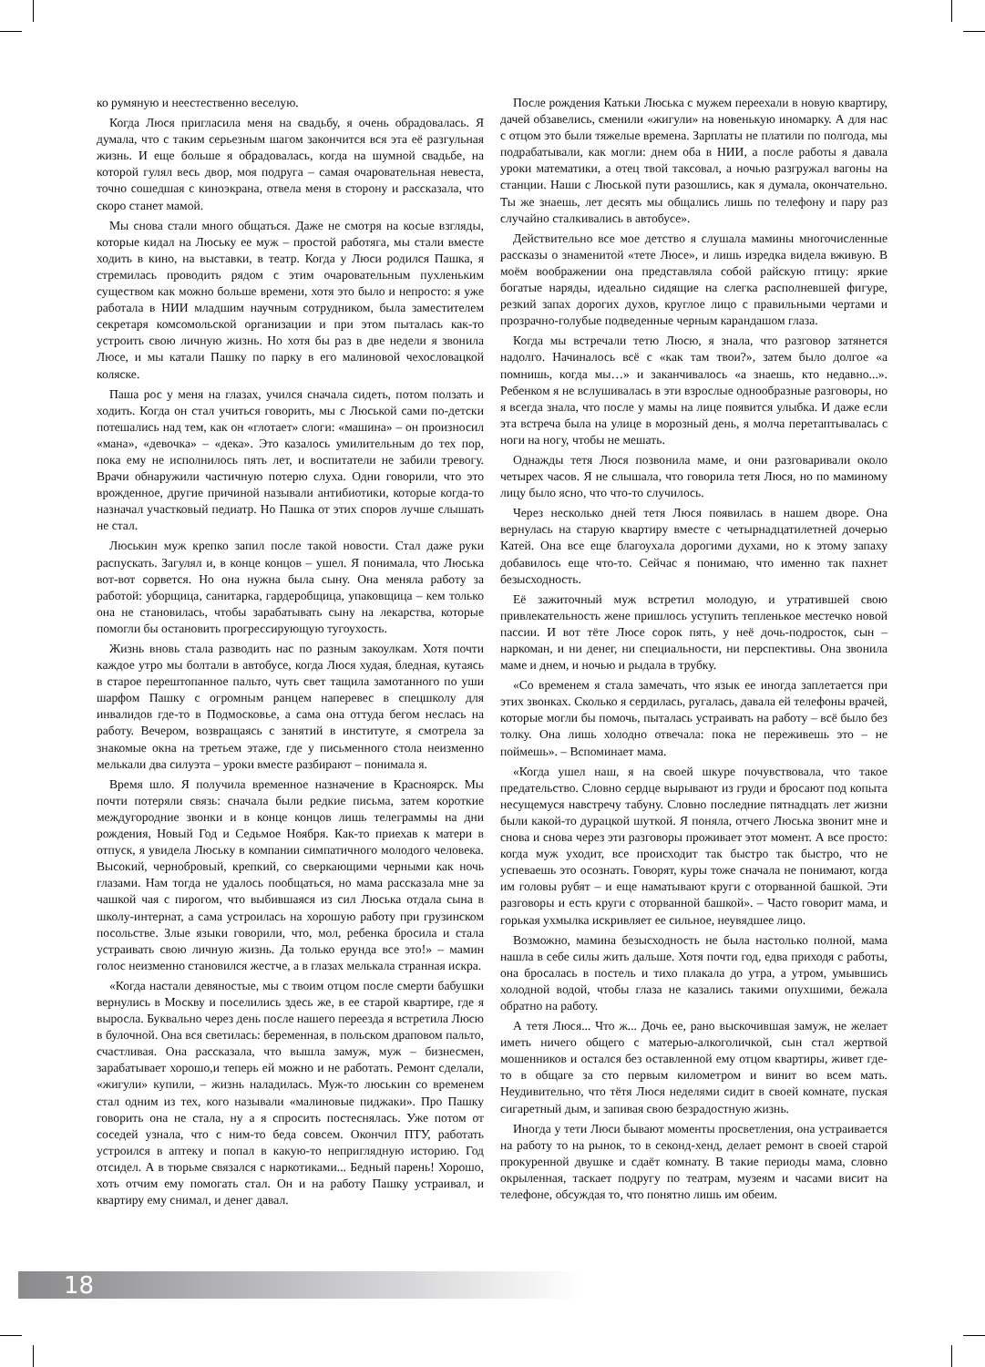ко румяную и неестественно веселую.
Когда Люся пригласила меня на свадьбу, я очень обрадовалась. Я думала, что с таким серьезным шагом закончится вся эта её разгульная жизнь. И еще больше я обрадовалась, когда на шумной свадьбе, на которой гулял весь двор, моя подруга – самая очаровательная невеста, точно сошедшая с киноэкрана, отвела меня в сторону и рассказала, что скоро станет мамой.
Мы снова стали много общаться. Даже не смотря на косые взгляды, которые кидал на Люську ее муж – простой работяга, мы стали вместе ходить в кино, на выставки, в театр. Когда у Люси родился Пашка, я стремилась проводить рядом с этим очаровательным пухленьким существом как можно больше времени, хотя это было и непросто: я уже работала в НИИ младшим научным сотрудником, была заместителем секретаря комсомольской организации и при этом пыталась как-то устроить свою личную жизнь. Но хотя бы раз в две недели я звонила Люсе, и мы катали Пашку по парку в его малиновой чехословацкой коляске.
Паша рос у меня на глазах, учился сначала сидеть, потом ползать и ходить. Когда он стал учиться говорить, мы с Люськой сами по-детски потешались над тем, как он «глотает» слоги: «машина» – он произносил «мана», «девочка» – «дека». Это казалось умилительным до тех пор, пока ему не исполнилось пять лет, и воспитатели не забили тревогу. Врачи обнаружили частичную потерю слуха. Одни говорили, что это врожденное, другие причиной называли антибиотики, которые когда-то назначал участковый педиатр. Но Пашка от этих споров лучше слышать не стал.
Люськин муж крепко запил после такой новости. Стал даже руки распускать. Загулял и, в конце концов – ушел. Я понимала, что Люська вот-вот сорвется. Но она нужна была сыну. Она меняла работу за работой: уборщица, санитарка, гардеробщица, упаковщица – кем только она не становилась, чтобы зарабатывать сыну на лекарства, которые помогли бы остановить прогрессирующую тугоухость.
Жизнь вновь стала разводить нас по разным закоулкам. Хотя почти каждое утро мы болтали в автобусе, когда Люся худая, бледная, кутаясь в старое перештопанное пальто, чуть свет тащила замотанного по уши шарфом Пашку с огромным ранцем наперевес в спецшколу для инвалидов где-то в Подмосковье, а сама она оттуда бегом неслась на работу. Вечером, возвращаясь с занятий в институте, я смотрела за знакомые окна на третьем этаже, где у письменного стола неизменно мелькали два силуэта – уроки вместе разбирают – понимала я.
Время шло. Я получила временное назначение в Красноярск. Мы почти потеряли связь: сначала были редкие письма, затем короткие междугородние звонки и в конце концов лишь телеграммы на дни рождения, Новый Год и Седьмое Ноября. Как-то приехав к матери в отпуск, я увидела Люську в компании симпатичного молодого человека. Высокий, чернобровый, крепкий, со сверкающими черными как ночь глазами. Нам тогда не удалось пообщаться, но мама рассказала мне за чашкой чая с пирогом, что выбившаяся из сил Люська отдала сына в школу-интернат, а сама устроилась на хорошую работу при грузинском посольстве. Злые языки говорили, что, мол, ребенка бросила и стала устраивать свою личную жизнь. Да только ерунда все это!» – мамин голос неизменно становился жестче, а в глазах мелькала странная искра.
«Когда настали девяностые, мы с твоим отцом после смерти бабушки вернулись в Москву и поселились здесь же, в ее старой квартире, где я выросла. Буквально через день после нашего переезда я встретила Люсю в булочной. Она вся светилась: беременная, в польском драповом пальто, счастливая. Она рассказала, что вышла замуж, муж – бизнесмен, зарабатывает хорошо,и теперь ей можно и не работать. Ремонт сделали, «жигули» купили, – жизнь наладилась. Муж-то люськин со временем стал одним из тех, кого называли «малиновые пиджаки». Про Пашку говорить она не стала, ну а я спросить постеснялась. Уже потом от соседей узнала, что с ним-то беда совсем. Окончил ПТУ, работать устроился в аптеку и попал в какую-то неприглядную историю. Год отсидел. А в тюрьме связался с наркотиками... Бедный парень! Хорошо, хоть отчим ему помогать стал. Он и на работу Пашку устраивал, и квартиру ему снимал, и денег давал.
После рождения Катьки Люська с мужем переехали в новую квартиру, дачей обзавелись, сменили «жигули» на новенькую иномарку. А для нас с отцом это были тяжелые времена. Зарплаты не платили по полгода, мы подрабатывали, как могли: днем оба в НИИ, а после работы я давала уроки математики, а отец твой таксовал, а ночью разгружал вагоны на станции. Наши с Люськой пути разошлись, как я думала, окончательно. Ты же знаешь, лет десять мы общались лишь по телефону и пару раз случайно сталкивались в автобусе».
Действительно все мое детство я слушала мамины многочисленные рассказы о знаменитой «тете Люсе», и лишь изредка видела вживую. В моём воображении она представляла собой райскую птицу: яркие богатые наряды, идеально сидящие на слегка располневшей фигуре, резкий запах дорогих духов, круглое лицо с правильными чертами и прозрачно-голубые подведенные черным карандашом глаза.
Когда мы встречали тетю Люсю, я знала, что разговор затянется надолго. Начиналось всё с «как там твои?», затем было долгое «а помнишь, когда мы…» и заканчивалось «а знаешь, кто недавно...». Ребенком я не вслушивалась в эти взрослые однообразные разговоры, но я всегда знала, что после у мамы на лице появится улыбка. И даже если эта встреча была на улице в морозный день, я молча перетаптывалась с ноги на ногу, чтобы не мешать.
Однажды тетя Люся позвонила маме, и они разговаривали около четырех часов. Я не слышала, что говорила тетя Люся, но по маминому лицу было ясно, что что-то случилось.
Через несколько дней тетя Люся появилась в нашем дворе. Она вернулась на старую квартиру вместе с четырнадцатилетней дочерью Катей. Она все еще благоухала дорогими духами, но к этому запаху добавилось еще что-то. Сейчас я понимаю, что именно так пахнет безысходность.
Её зажиточный муж встретил молодую, и утратившей свою привлекательность жене пришлось уступить тепленькое местечко новой пассии. И вот тёте Люсе сорок пять, у неё дочь-подросток, сын – наркоман, и ни денег, ни специальности, ни перспективы. Она звонила маме и днем, и ночью и рыдала в трубку.
«Со временем я стала замечать, что язык ее иногда заплетается при этих звонках. Сколько я сердилась, ругалась, давала ей телефоны врачей, которые могли бы помочь, пыталась устраивать на работу – всё было без толку. Она лишь холодно отвечала: пока не переживешь это – не поймешь». – Вспоминает мама.
«Когда ушел наш, я на своей шкуре почувствовала, что такое предательство. Словно сердце вырывают из груди и бросают под копыта несущемуся навстречу табуну. Словно последние пятнадцать лет жизни были какой-то дурацкой шуткой. Я поняла, отчего Люська звонит мне и снова и снова через эти разговоры проживает этот момент. А все просто: когда муж уходит, все происходит так быстро так быстро, что не успеваешь это осознать. Говорят, куры тоже сначала не понимают, когда им головы рубят – и еще наматывают круги с оторванной башкой. Эти разговоры и есть круги с оторванной башкой». – Часто говорит мама, и горькая ухмылка искривляет ее сильное, неувядшее лицо.
Возможно, мамина безысходность не была настолько полной, мама нашла в себе силы жить дальше. Хотя почти год, едва приходя с работы, она бросалась в постель и тихо плакала до утра, а утром, умывшись холодной водой, чтобы глаза не казались такими опухшими, бежала обратно на работу.
А тетя Люся... Что ж... Дочь ее, рано выскочившая замуж, не желает иметь ничего общего с матерью-алкоголичкой, сын стал жертвой мошенников и остался без оставленной ему отцом квартиры, живет где-то в общаге за сто первым километром и винит во всем мать. Неудивительно, что тётя Люся неделями сидит в своей комнате, пуская сигаретный дым, и запивая свою безрадостную жизнь.
Иногда у тети Люси бывают моменты просветления, она устраивается на работу то на рынок, то в секонд-хенд, делает ремонт в своей старой прокуренной двушке и сдаёт комнату. В такие периоды мама, словно окрыленная, таскает подругу по театрам, музеям и часами висит на телефоне, обсуждая то, что понятно лишь им обеим.
18